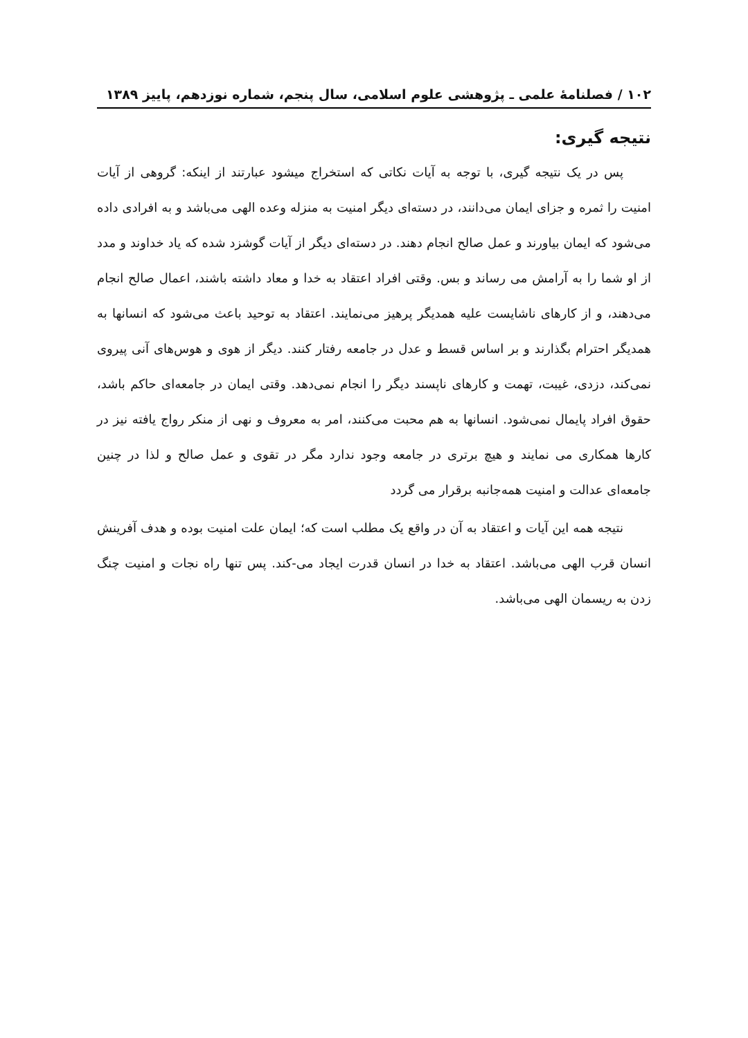۱۰۲ / فصلنامهٔ علمی ـ پژوهشی علوم اسلامی، سال پنجم، شماره نوزدهم، پاییز ۱۳۸۹
نتیجه گیری:
پس در یک نتیجه گیری، با توجه به آیات نکاتی که استخراج میشود عبارتند از اینکه: گروهی از آیات امنیت را ثمره و جزای ایمان می‌دانند، در دسته‌ای دیگر امنیت به منزله وعده الهی می‌باشد و به افرادی داده می‌شود که ایمان بیاورند و عمل صالح انجام دهند. در دسته‌ای دیگر از آیات گوشزد شده که یاد خداوند و مدد از او شما را به آرامش می رساند و بس. وقتی افراد اعتقاد به خدا و معاد داشته باشند، اعمال صالح انجام می‌دهند، و از کارهای ناشایست علیه همدیگر پرهیز می‌نمایند. اعتقاد به توحید باعث می‌شود که انسانها به همدیگر احترام بگذارند و بر اساس قسط و عدل در جامعه رفتار کنند. دیگر از هوی و هوس‌های آنی پیروی نمی‌کند، دزدی، غیبت، تهمت و کارهای ناپسند دیگر را انجام نمی‌دهد. وقتی ایمان در جامعه‌ای حاکم باشد، حقوق افراد پایمال نمی‌شود. انسانها به هم محبت می‌کنند، امر به معروف و نهی از منکر رواج یافته نیز در کارها همکاری می نمایند و هیچ برتری در جامعه وجود ندارد مگر در تقوی و عمل صالح و لذا در چنین جامعه‌ای عدالت و امنیت همه‌جانبه برقرار می گردد
نتیجه همه این آیات و اعتقاد به آن در واقع یک مطلب است که؛ ایمان علت امنیت بوده و هدف آفرینش انسان قرب الهی می‌باشد. اعتقاد به خدا در انسان قدرت ایجاد می-کند. پس تنها راه نجات و امنیت چنگ زدن به ریسمان الهی می‌باشد.